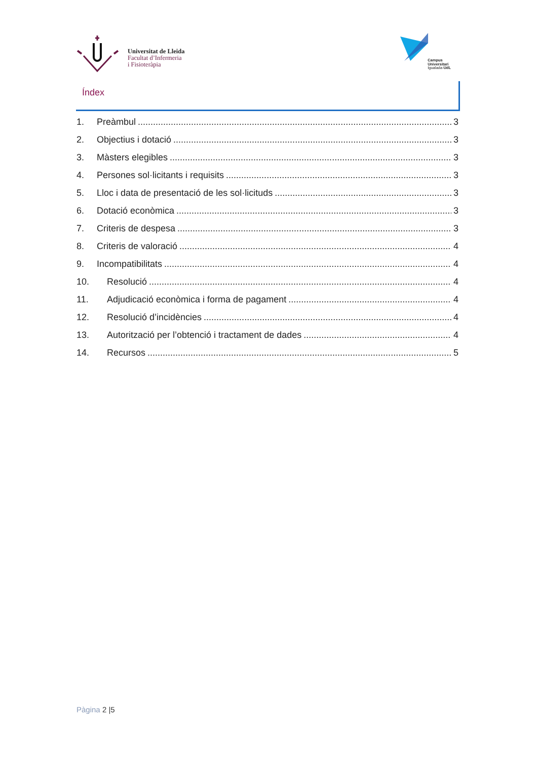Universitat de Lleida
Facultat d’Infermeria
i Fisioteràpia
Campus
Universitari
Igualada-UdL
Índex
1. Preàmbul 3
2. Objectius i dotació 3
3. Màsters elegibles 3
4. Persones sol·licitants i requisits 3
5. Lloc i data de presentació de les sol·licituds 3
6. Dotació econòmica 3
7. Criteris de despesa 3
8. Criteris de valoració 4
9. Incompatibilitats 4
10. Resolució 4
11. Adjudicació econòmica i forma de pagament 4
12. Resolució d’incidències 4
13. Autorització per l’obtenció i tractament de dades 4
14. Recursos 5
Pàgina 2 |5